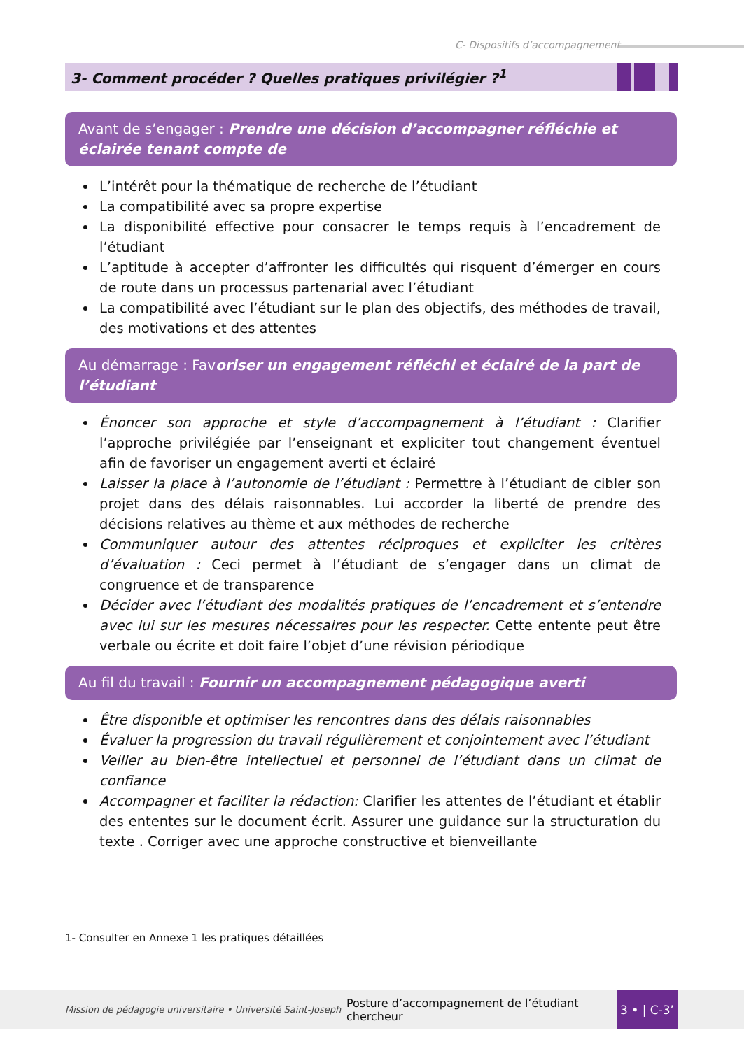C- Dispositifs d’accompagnement
3- Comment procéder ? Quelles pratiques privilégier ?<sup>1</sup>
Avant de s’engager : Prendre une décision d’accompagner réfléchie et éclairée tenant compte de
L’intérêt pour la thématique de recherche de l’étudiant
La compatibilité avec sa propre expertise
La disponibilité effective pour consacrer le temps requis à l’encadrement de l’étudiant
L’aptitude à accepter d’affronter les difficultés qui risquent d’émerger en cours de route dans un processus partenarial avec l’étudiant
La compatibilité avec l’étudiant sur le plan des objectifs, des méthodes de travail, des motivations et des attentes
Au démarrage : Favoriser un engagement réfléchi et éclairé de la part de l’étudiant
Énoncer son approche et style d’accompagnement à l’étudiant : Clarifier l’approche privilégiée par l’enseignant et expliciter tout changement éventuel afin de favoriser un engagement averti et éclairé
Laisser la place à l’autonomie de l’étudiant : Permettre à l’étudiant de cibler son projet dans des délais raisonnables. Lui accorder la liberté de prendre des décisions relatives au thème et aux méthodes de recherche
Communiquer autour des attentes réciproques et expliciter les critères d’évaluation : Ceci permet à l’étudiant de s’engager dans un climat de congruence et de transparence
Décider avec l’étudiant des modalités pratiques de l’encadrement et s’entendre avec lui sur les mesures nécessaires pour les respecter. Cette entente peut être verbale ou écrite et doit faire l’objet d’une révision périodique
Au fil du travail : Fournir un accompagnement pédagogique averti
Être disponible et optimiser les rencontres dans des délais raisonnables
Évaluer la progression du travail régulièrement et conjointement avec l’étudiant
Veiller au bien-être intellectuel et personnel de l’étudiant dans un climat de confiance
Accompagner et faciliter la rédaction: Clarifier les attentes de l’étudiant et établir des ententes sur le document écrit. Assurer une guidance sur la structuration du texte . Corriger avec une approche constructive et bienveillante
1- Consulter en Annexe 1 les pratiques détaillées
Mission de pédagogie universitaire • Université Saint-Joseph Posture d’accompagnement de l’étudiant chercheur 3 • | C-3’